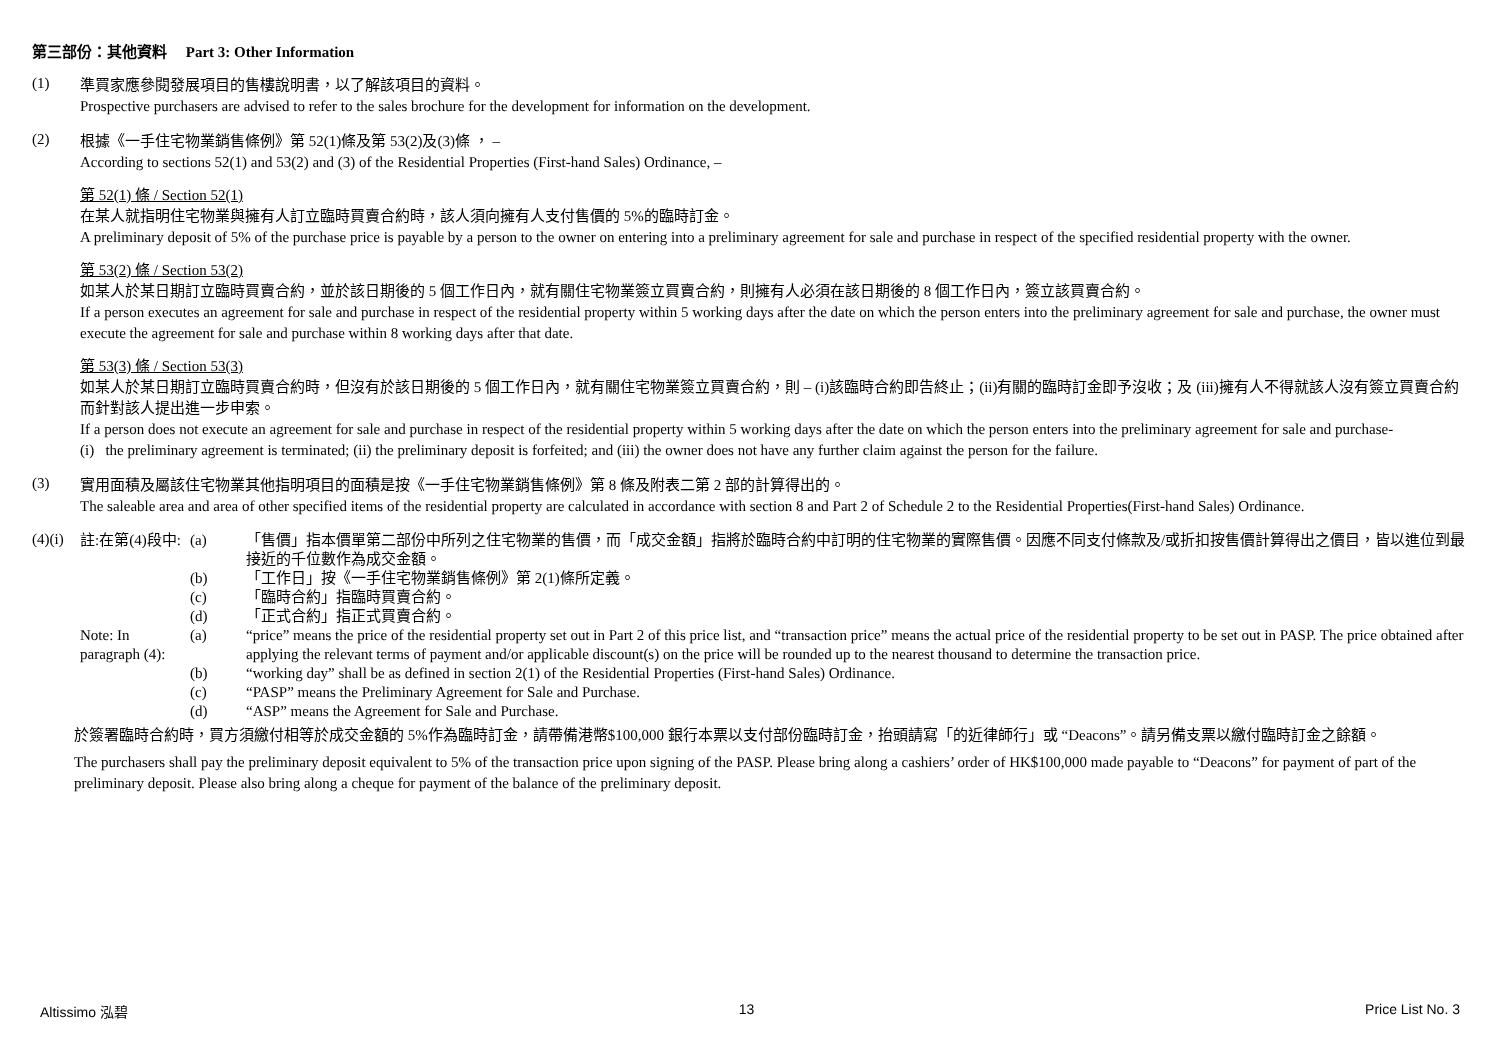第三部份：其他資料 Part 3: Other Information
(1)
準買家應參閱發展項目的售樓說明書，以了解該項目的資料。
Prospective purchasers are advised to refer to the sales brochure for the development for information on the development.
(2)
根據《一手住宅物業銷售條例》第 52(1)條及第 53(2)及(3)條 ， –
According to sections 52(1) and 53(2) and (3) of the Residential Properties (First-hand Sales) Ordinance, –
第 52(1) 條 / Section 52(1)
在某人就指明住宅物業與擁有人訂立臨時買賣合約時，該人須向擁有人支付售價的 5%的臨時訂金。
A preliminary deposit of 5% of the purchase price is payable by a person to the owner on entering into a preliminary agreement for sale and purchase in respect of the specified residential property with the owner.
第 53(2) 條 / Section 53(2)
如某人於某日期訂立臨時買賣合約，並於該日期後的 5 個工作日內，就有關住宅物業簽立買賣合約，則擁有人必須在該日期後的 8 個工作日內，簽立該買賣合約。
If a person executes an agreement for sale and purchase in respect of the residential property within 5 working days after the date on which the person enters into the preliminary agreement for sale and purchase, the owner must execute the agreement for sale and purchase within 8 working days after that date.
第 53(3) 條 / Section 53(3)
如某人於某日期訂立臨時買賣合約時，但沒有於該日期後的 5 個工作日內，就有關住宅物業簽立買賣合約，則 – (i)該臨時合約即告終止；(ii)有關的臨時訂金即予沒收；及 (iii)擁有人不得就該人沒有簽立買賣合約而針對該人提出進一步申索。
If a person does not execute an agreement for sale and purchase in respect of the residential property within 5 working days after the date on which the person enters into the preliminary agreement for sale and purchase-
(i) the preliminary agreement is terminated; (ii) the preliminary deposit is forfeited; and (iii) the owner does not have any further claim against the person for the failure.
(3)
實用面積及屬該住宅物業其他指明項目的面積是按《一手住宅物業銷售條例》第 8 條及附表二第 2 部的計算得出的。
The saleable area and area of other specified items of the residential property are calculated in accordance with section 8 and Part 2 of Schedule 2 to the Residential Properties(First-hand Sales) Ordinance.
(4)(i)
註:在第(4)段中:
(a) 「售價」指本價單第二部份中所列之住宅物業的售價，而「成交金額」指將於臨時合約中訂明的住宅物業的實際售價。因應不同支付條款及/或折扣按售價計算得出之價目，皆以進位到最接近的千位數作為成交金額。
(b) 「工作日」按《一手住宅物業銷售條例》第 2(1)條所定義。
(c) 「臨時合約」指臨時買賣合約。
(d) 「正式合約」指正式買賣合約。
Note: In paragraph (4):
(a) “price” means the price of the residential property set out in Part 2 of this price list, and “transaction price” means the actual price of the residential property to be set out in PASP. The price obtained after applying the relevant terms of payment and/or applicable discount(s) on the price will be rounded up to the nearest thousand to determine the transaction price.
(b) “working day” shall be as defined in section 2(1) of the Residential Properties (First-hand Sales) Ordinance.
(c) “PASP” means the Preliminary Agreement for Sale and Purchase.
(d) “ASP” means the Agreement for Sale and Purchase.
於簽署臨時合約時，買方須繳付相等於成交金額的 5%作為臨時訂金，請帶備港幣$100,000 銀行本票以支付部份臨時訂金，抬頭請寫「的近律師行」或 “Deacons”。請另備支票以繳付臨時訂金之餘額。
The purchasers shall pay the preliminary deposit equivalent to 5% of the transaction price upon signing of the PASP. Please bring along a cashiers’ order of HK$100,000 made payable to “Deacons” for payment of part of the preliminary deposit. Please also bring along a cheque for payment of the balance of the preliminary deposit.
Altissimo 泓碧 13 Price List No. 3